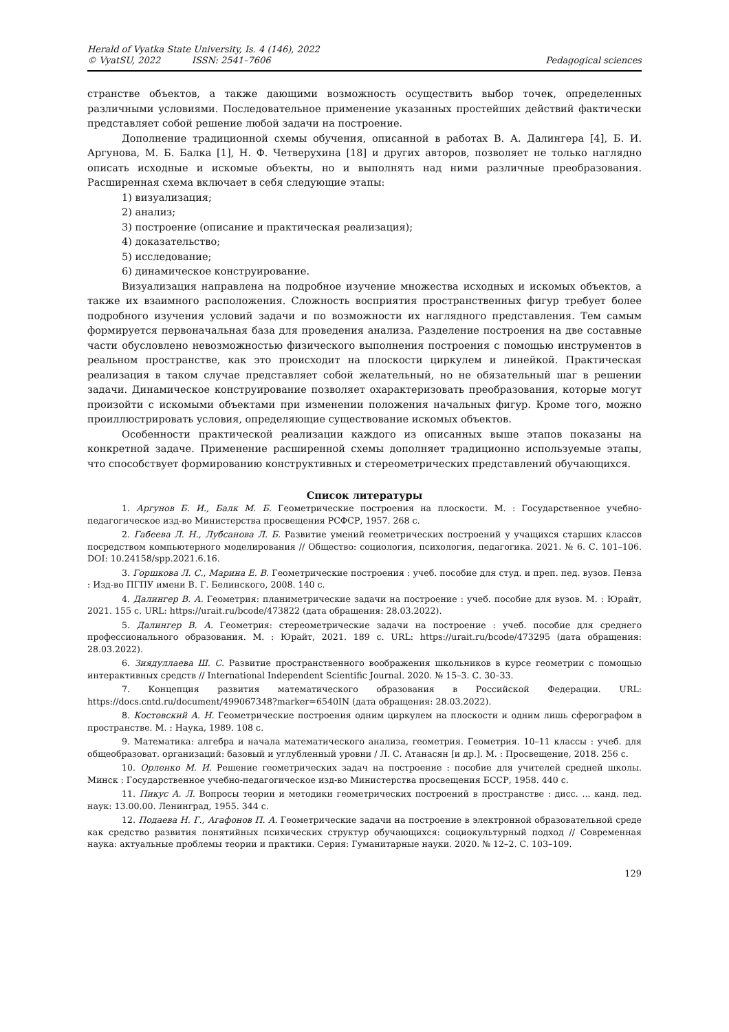Herald of Vyatka State University, Is. 4 (146), 2022
© VyatSU, 2022 ISSN: 2541–7606
Pedagogical sciences
странстве объектов, а также дающими возможность осуществить выбор точек, определенных различными условиями. Последовательное применение указанных простейших действий фактически представляет собой решение любой задачи на построение.
Дополнение традиционной схемы обучения, описанной в работах В. А. Далингера [4], Б. И. Аргунова, М. Б. Балка [1], Н. Ф. Четверухина [18] и других авторов, позволяет не только наглядно описать исходные и искомые объекты, но и выполнять над ними различные преобразования. Расширенная схема включает в себя следующие этапы:
1) визуализация;
2) анализ;
3) построение (описание и практическая реализация);
4) доказательство;
5) исследование;
6) динамическое конструирование.
Визуализация направлена на подробное изучение множества исходных и искомых объектов, а также их взаимного расположения. Сложность восприятия пространственных фигур требует более подробного изучения условий задачи и по возможности их наглядного представления. Тем самым формируется первоначальная база для проведения анализа. Разделение построения на две составные части обусловлено невозможностью физического выполнения построения с помощью инструментов в реальном пространстве, как это происходит на плоскости циркулем и линейкой. Практическая реализация в таком случае представляет собой желательный, но не обязательный шаг в решении задачи. Динамическое конструирование позволяет охарактеризовать преобразования, которые могут произойти с искомыми объектами при изменении положения начальных фигур. Кроме того, можно проиллюстрировать условия, определяющие существование искомых объектов.
Особенности практической реализации каждого из описанных выше этапов показаны на конкретной задаче. Применение расширенной схемы дополняет традиционно используемые этапы, что способствует формированию конструктивных и стереометрических представлений обучающихся.
Список литературы
1. Аргунов Б. И., Балк М. Б. Геометрические построения на плоскости. М. : Государственное учебно-педагогическое изд-во Министерства просвещения РСФСР, 1957. 268 с.
2. Габеева Л. Н., Лубсанова Л. Б. Развитие умений геометрических построений у учащихся старших классов посредством компьютерного моделирования // Общество: социология, психология, педагогика. 2021. № 6. С. 101–106. DOI: 10.24158/spp.2021.6.16.
3. Горшкова Л. С., Марина Е. В. Геометрические построения : учеб. пособие для студ. и преп. пед. вузов. Пенза : Изд-во ПГПУ имени В. Г. Белинского, 2008. 140 с.
4. Далингер В. А. Геометрия: планиметрические задачи на построение : учеб. пособие для вузов. М. : Юрайт, 2021. 155 с. URL: https://urait.ru/bcode/473822 (дата обращения: 28.03.2022).
5. Далингер В. А. Геометрия: стереометрические задачи на построение : учеб. пособие для среднего профессионального образования. М. : Юрайт, 2021. 189 с. URL: https://urait.ru/bcode/473295 (дата обращения: 28.03.2022).
6. Зиядуллаева Ш. С. Развитие пространственного воображения школьников в курсе геометрии с помощью интерактивных средств // International Independent Scientific Journal. 2020. № 15–3. С. 30–33.
7. Концепция развития математического образования в Российской Федерации. URL: https://docs.cntd.ru/document/499067348?marker=6540IN (дата обращения: 28.03.2022).
8. Костовский А. Н. Геометрические построения одним циркулем на плоскости и одним лишь сферографом в пространстве. М. : Наука, 1989. 108 с.
9. Математика: алгебра и начала математического анализа, геометрия. Геометрия. 10–11 классы : учеб. для общеобразоват. организаций: базовый и углубленный уровни / Л. С. Атанасян [и др.]. М. : Просвещение, 2018. 256 с.
10. Орленко М. И. Решение геометрических задач на построение : пособие для учителей средней школы. Минск : Государственное учебно-педагогическое изд-во Министерства просвещения БССР, 1958. 440 с.
11. Пикус А. Л. Вопросы теории и методики геометрических построений в пространстве : дисс. ... канд. пед. наук: 13.00.00. Ленинград, 1955. 344 с.
12. Подаева Н. Г., Агафонов П. А. Геометрические задачи на построение в электронной образовательной среде как средство развития понятийных психических структур обучающихся: социокультурный подход // Современная наука: актуальные проблемы теории и практики. Серия: Гуманитарные науки. 2020. № 12–2. С. 103–109.
129